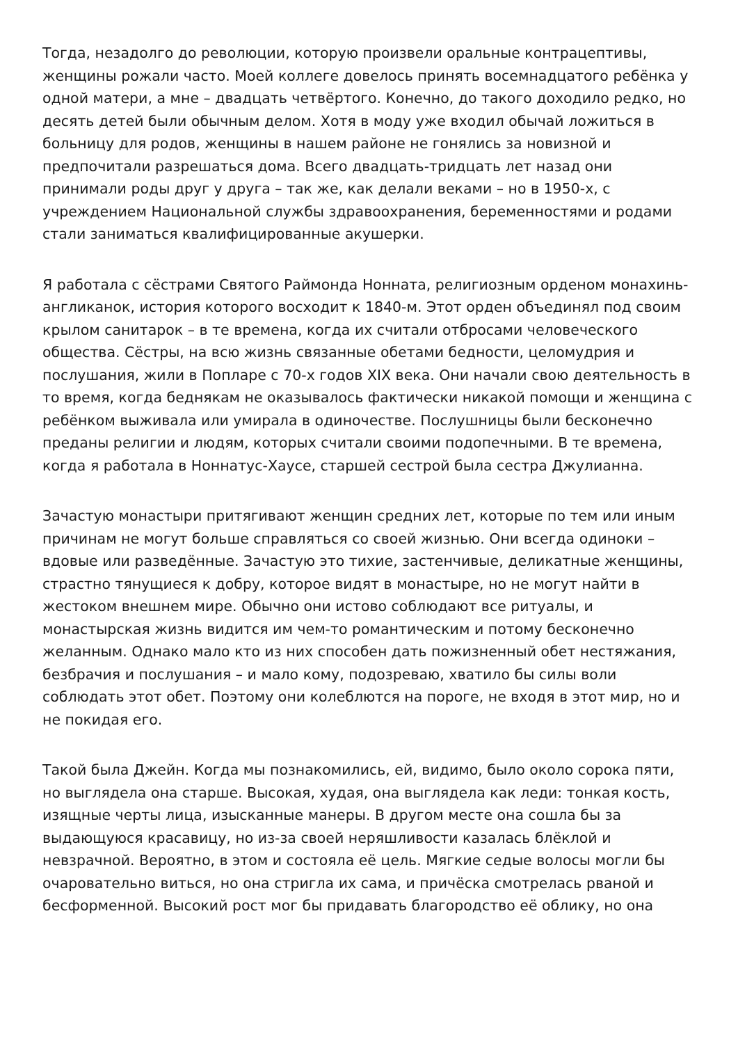Тогда, незадолго до революции, которую произвели оральные контрацептивы, женщины рожали часто. Моей коллеге довелось принять восемнадцатого ребёнка у одной матери, а мне – двадцать четвёртого. Конечно, до такого доходило редко, но десять детей были обычным делом. Хотя в моду уже входил обычай ложиться в больницу для родов, женщины в нашем районе не гонялись за новизной и предпочитали разрешаться дома. Всего двадцать-тридцать лет назад они принимали роды друг у друга – так же, как делали веками – но в 1950-х, с учреждением Национальной службы здравоохранения, беременностями и родами стали заниматься квалифицированные акушерки.
Я работала с сёстрами Святого Раймонда Ноннатa, религиозным орденом монахинь-англиканок, история которого восходит к 1840-м. Этот орден объединял под своим крылом санитарок – в те времена, когда их считали отбросами человеческого общества. Сёстры, на всю жизнь связанные обетами бедности, целомудрия и послушания, жили в Попларе с 70-х годов XIX века. Они начали свою деятельность в то время, когда беднякам не оказывалось фактически никакой помощи и женщина с ребёнком выживала или умирала в одиночестве. Послушницы были бесконечно преданы религии и людям, которых считали своими подопечными. В те времена, когда я работала в Ноннатус-Хаусе, старшей сестрой была сестра Джулианна.
Зачастую монастыри притягивают женщин средних лет, которые по тем или иным причинам не могут больше справляться со своей жизнью. Они всегда одиноки – вдовые или разведённые. Зачастую это тихие, застенчивые, деликатные женщины, страстно тянущиеся к добру, которое видят в монастыре, но не могут найти в жестоком внешнем мире. Обычно они истово соблюдают все ритуалы, и монастырская жизнь видится им чем-то романтическим и потому бесконечно желанным. Однако мало кто из них способен дать пожизненный обет нестяжания, безбрачия и послушания – и мало кому, подозреваю, хватило бы силы воли соблюдать этот обет. Поэтому они колеблются на пороге, не входя в этот мир, но и не покидая его.
Такой была Джейн. Когда мы познакомились, ей, видимо, было около сорока пяти, но выглядела она старше. Высокая, худая, она выглядела как леди: тонкая кость, изящные черты лица, изысканные манеры. В другом месте она сошла бы за выдающуюся красавицу, но из-за своей неряшливости казалась блёклой и невзрачной. Вероятно, в этом и состояла её цель. Мягкие седые волосы могли бы очаровательно виться, но она стригла их сама, и причёска смотрелась рваной и бесформенной. Высокий рост мог бы придавать благородство её облику, но она